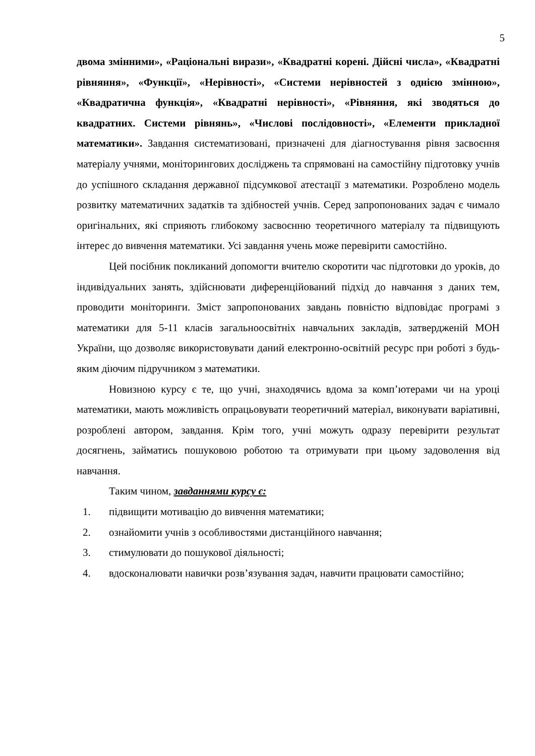5
двома змінними», «Раціональні вирази», «Квадратні корені. Дійсні числа», «Квадратні рівняння», «Функції», «Нерівності», «Системи нерівностей з однією змінною», «Квадратична функція», «Квадратні нерівності», «Рівняння, які зводяться до квадратних. Системи рівнянь», «Числові послідовності», «Елементи прикладної математики». Завдання систематизовані, призначені для діагностування рівня засвоєння матеріалу учнями, моніторингових досліджень та спрямовані на самостійну підготовку учнів до успішного складання державної підсумкової атестації з математики. Розроблено модель розвитку математичних задатків та здібностей учнів. Серед запропонованих задач є чимало оригінальних, які сприяють глибокому засвоєнню теоретичного матеріалу та підвищують інтерес до вивчення математики. Усі завдання учень може перевірити самостійно.
Цей посібник покликаний допомогти вчителю скоротити час підготовки до уроків, до індивідуальних занять, здійснювати диференційований підхід до навчання з даних тем, проводити моніторинги. Зміст запропонованих завдань повністю відповідає програмі з математики для 5-11 класів загальноосвітніх навчальних закладів, затвердженій МОН України, що дозволяє використовувати даний електронно-освітній ресурс при роботі з будь-яким діючим підручником з математики.
Новизною курсу є те, що учні, знаходячись вдома за комп’ютерами чи на уроці математики, мають можливість опрацьовувати теоретичний матеріал, виконувати варіативні, розроблені автором, завдання. Крім того, учні можуть одразу перевірити результат досягнень, займатись пошуковою роботою та отримувати при цьому задоволення від навчання.
Таким чином, завданнями курсу є:
1. підвищити мотивацію до вивчення математики;
2. ознайомити учнів з особливостями дистанційного навчання;
3. стимулювати до пошукової діяльності;
4. вдосконалювати навички розв’язування задач, навчити працювати самостійно;